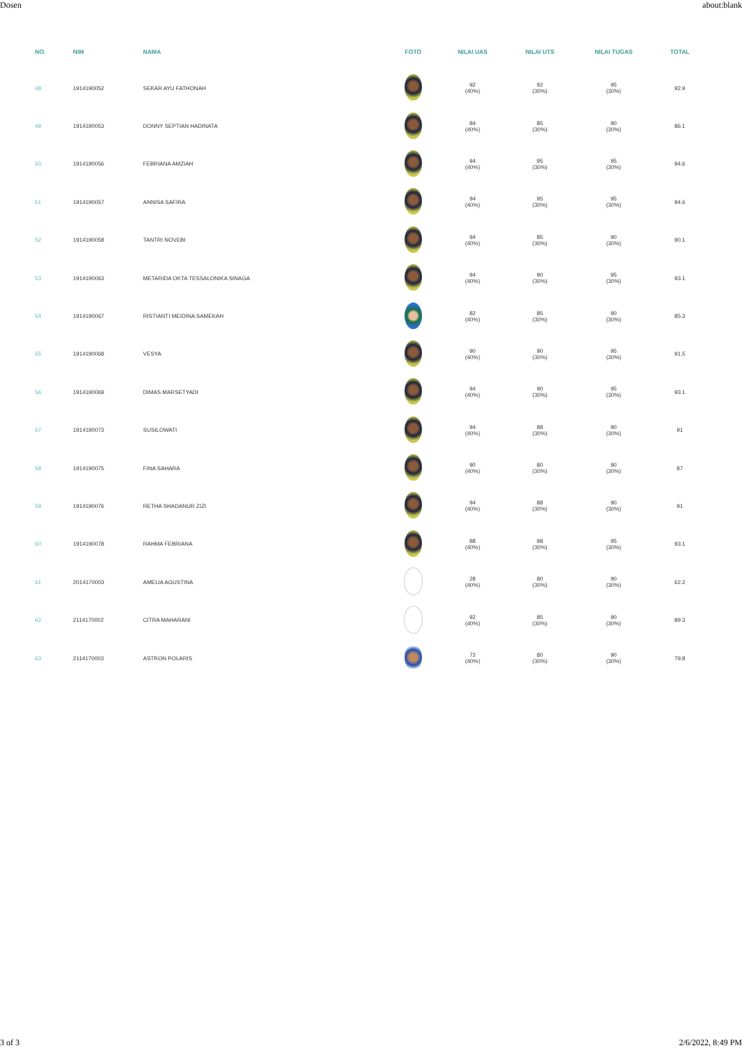Dosen about:blank
| NO. | NIM | NAMA | FOTO | NILAI UAS | NILAI UTS | NILAI TUGAS | TOTAL |
| --- | --- | --- | --- | --- | --- | --- | --- |
| 48 | 1914190052 | SEKAR AYU FATHONAH | | 92 (40%) | 92 (30%) | 95 (30%) | 92.9 |
| 49 | 1914190053 | DONNY SEPTIAN HADINATA | | 84 (40%) | 85 (30%) | 90 (30%) | 86.1 |
| 50 | 1914190056 | FEBRIANA AMZIAH | | 94 (40%) | 95 (30%) | 95 (30%) | 94.6 |
| 51 | 1914190057 | ANNISA SAFIRA | | 94 (40%) | 95 (30%) | 95 (30%) | 94.6 |
| 52 | 1914190058 | TANTRI NOVEBI | | 94 (40%) | 85 (30%) | 90 (30%) | 90.1 |
| 53 | 1914190063 | METARIDA OKTA TESSALONIKA SINAGA | | 94 (40%) | 90 (30%) | 95 (30%) | 93.1 |
| 54 | 1914190067 | RISTIANTI MEIDINA SAMEKAH | | 82 (40%) | 85 (30%) | 90 (30%) | 85.3 |
| 55 | 1914190068 | VESYA | | 90 (40%) | 90 (30%) | 95 (30%) | 91.5 |
| 56 | 1914190069 | DIMAS MARSETYADI | | 94 (40%) | 90 (30%) | 95 (30%) | 93.1 |
| 57 | 1914190073 | SUSILOWATI | | 94 (40%) | 88 (30%) | 90 (30%) | 91 |
| 58 | 1914190075 | FINA SAHARA | | 90 (40%) | 80 (30%) | 90 (30%) | 87 |
| 59 | 1914190076 | RETHA SHADANUR ZIZI | | 94 (40%) | 88 (30%) | 90 (30%) | 91 |
| 60 | 1914190078 | RAHMA FEBRIANA | | 88 (40%) | 98 (30%) | 95 (30%) | 93.1 |
| 61 | 2014170003 | AMELIA AGUSTINA | | 28 (40%) | 80 (30%) | 90 (30%) | 62.2 |
| 62 | 2114170002 | CITRA MAHARANI | | 92 (40%) | 85 (30%) | 90 (30%) | 89.3 |
| 63 | 2114170003 | ASTRON POLARIS | | 72 (40%) | 80 (30%) | 90 (30%) | 79.8 |
3 of 3 2/6/2022, 8:49 PM